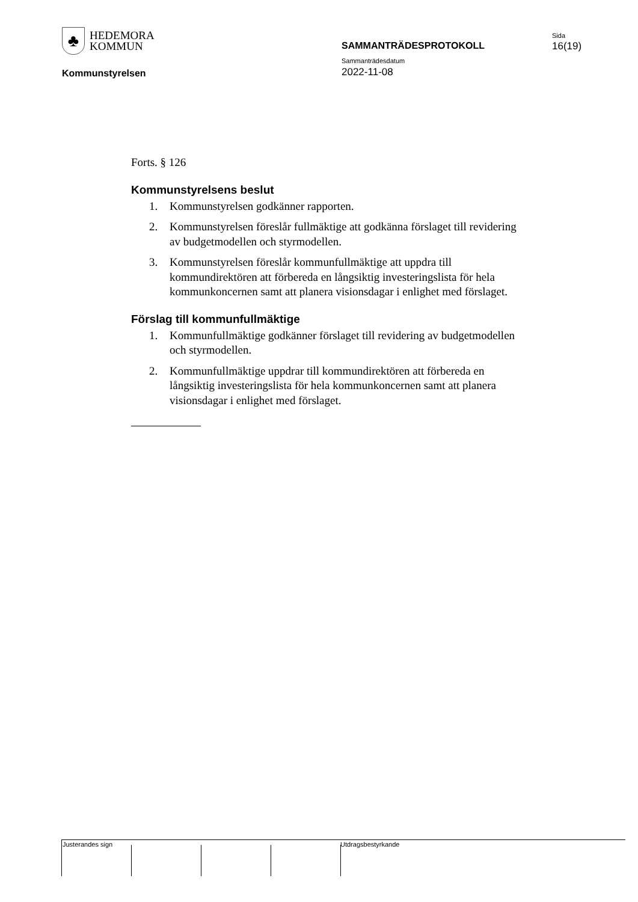♣
HEDEMORA
KOMMUN
Kommunstyrelsen
SAMMANTRÄDESPROTOKOLL
Sammanträdesdatum
2022-11-08
Sida
16(19)
Forts. § 126
Kommunstyrelsens beslut
1. Kommunstyrelsen godkänner rapporten.
2. Kommunstyrelsen föreslår fullmäktige att godkänna förslaget till revidering av budgetmodellen och styrmodellen.
3. Kommunstyrelsen föreslår kommunfullmäktige att uppdra till kommundirektören att förbereda en långsiktig investeringslista för hela kommunkoncernen samt att planera visionsdagar i enlighet med förslaget.
Förslag till kommunfullmäktige
1. Kommunfullmäktige godkänner förslaget till revidering av budgetmodellen och styrmodellen.
2. Kommunfullmäktige uppdrar till kommundirektören att förbereda en långsiktig investeringslista för hela kommunkoncernen samt att planera visionsdagar i enlighet med förslaget.
Justerandes sign Utdragsbestyrkande